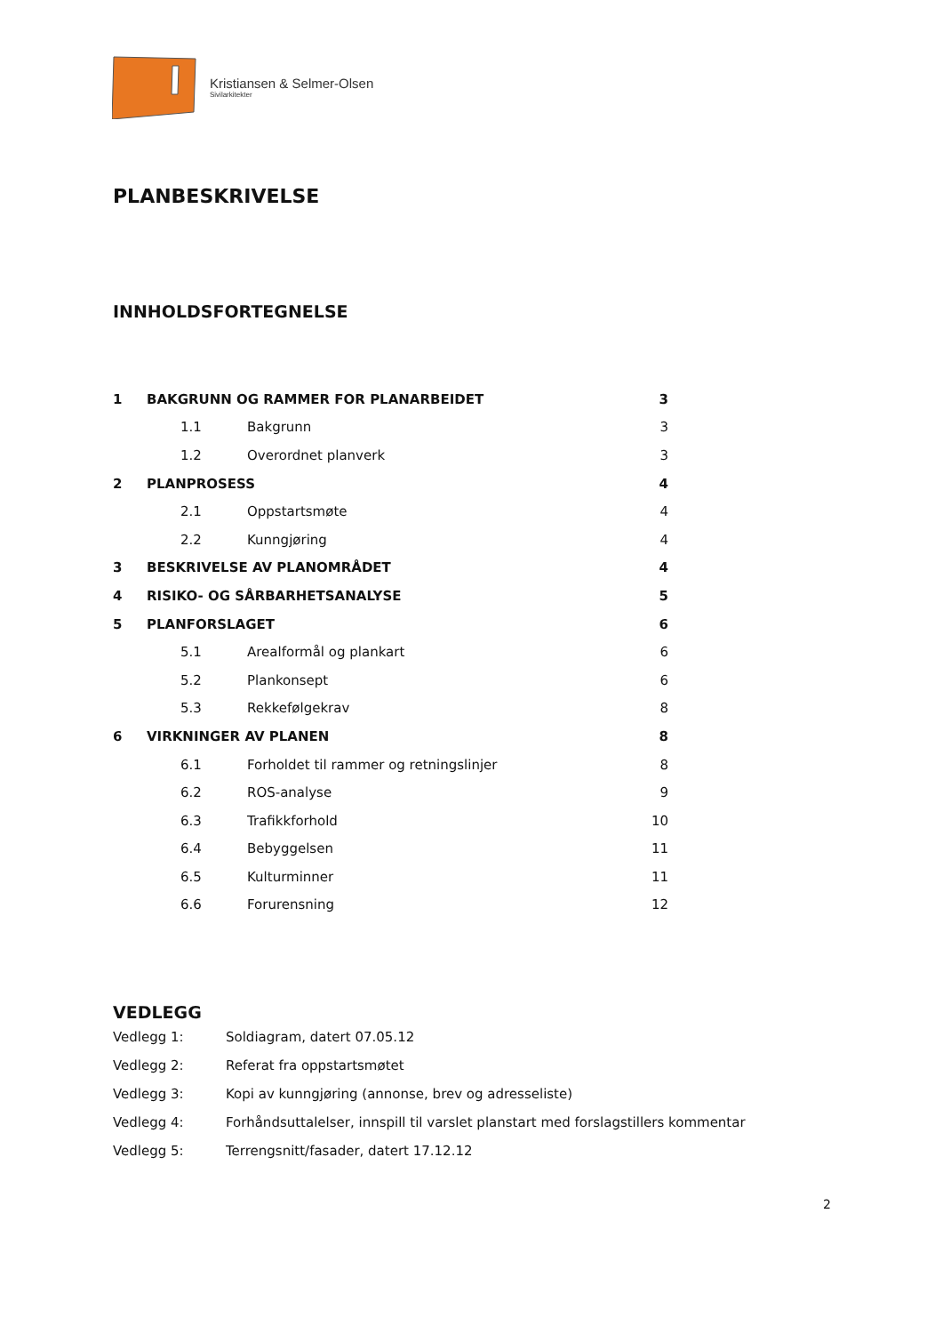Kristiansen & Selmer-Olsen
Sivilarkitekter
PLANBESKRIVELSE
INNHOLDSFORTEGNELSE
| 1 | BAKGRUNN OG RAMMER FOR PLANARBEIDET | | 3 |
| | 1.1 | Bakgrunn | 3 |
| | 1.2 | Overordnet planverk | 3 |
| 2 | PLANPROSESS | | 4 |
| | 2.1 | Oppstartsmøte | 4 |
| | 2.2 | Kunngjøring | 4 |
| 3 | BESKRIVELSE AV PLANOMRÅDET | | 4 |
| 4 | RISIKO- OG SÅRBARHETSANALYSE | | 5 |
| 5 | PLANFORSLAGET | | 6 |
| | 5.1 | Arealformål og plankart | 6 |
| | 5.2 | Plankonsept | 6 |
| | 5.3 | Rekkefølgekrav | 8 |
| 6 | VIRKNINGER AV PLANEN | | 8 |
| | 6.1 | Forholdet til rammer og retningslinjer | 8 |
| | 6.2 | ROS-analyse | 9 |
| | 6.3 | Trafikkforhold | 10 |
| | 6.4 | Bebyggelsen | 11 |
| | 6.5 | Kulturminner | 11 |
| | 6.6 | Forurensning | 12 |
VEDLEGG
Vedlegg 1: Soldiagram, datert 07.05.12
Vedlegg 2: Referat fra oppstartsmøtet
Vedlegg 3: Kopi av kunngjøring (annonse, brev og adresseliste)
Vedlegg 4: Forhåndsuttalelser, innspill til varslet planstart med forslagstillers kommentar
Vedlegg 5: Terrengsnitt/fasader, datert 17.12.12
2